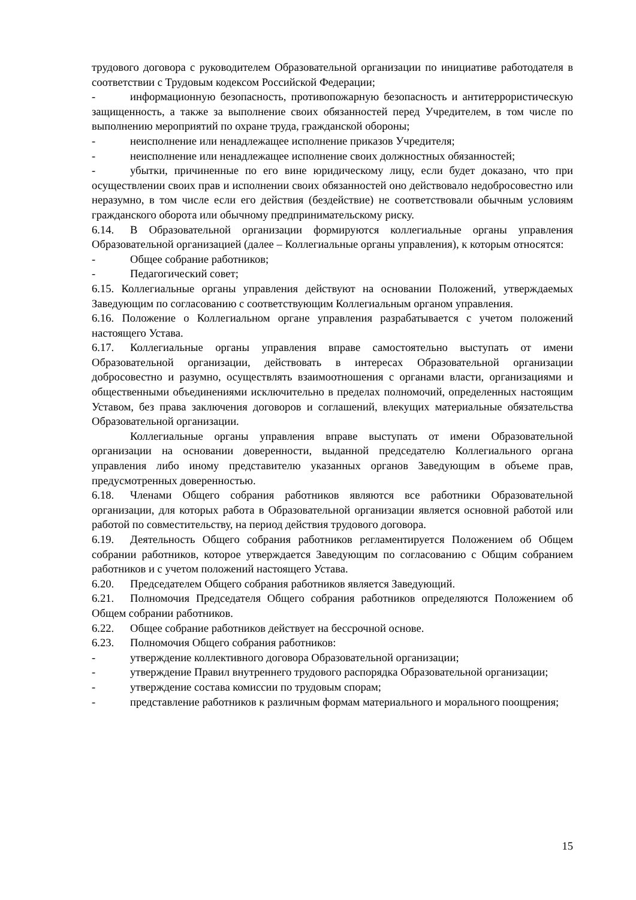трудового договора с руководителем Образовательной организации по инициативе работодателя в соответствии с Трудовым кодексом Российской Федерации;
- информационную безопасность, противопожарную безопасность и антитеррористическую защищенность, а также за выполнение своих обязанностей перед Учредителем, в том числе по выполнению мероприятий по охране труда, гражданской обороны;
- неисполнение или ненадлежащее исполнение приказов Учредителя;
- неисполнение или ненадлежащее исполнение своих должностных обязанностей;
- убытки, причиненные по его вине юридическому лицу, если будет доказано, что при осуществлении своих прав и исполнении своих обязанностей оно действовало недобросовестно или неразумно, в том числе если его действия (бездействие) не соответствовали обычным условиям гражданского оборота или обычному предпринимательскому риску.
6.14. В Образовательной организации формируются коллегиальные органы управления Образовательной организацией (далее – Коллегиальные органы управления), к которым относятся:
- Общее собрание работников;
- Педагогический совет;
6.15. Коллегиальные органы управления действуют на основании Положений, утверждаемых Заведующим по согласованию с соответствующим Коллегиальным органом управления.
6.16. Положение о Коллегиальном органе управления разрабатывается с учетом положений настоящего Устава.
6.17. Коллегиальные органы управления вправе самостоятельно выступать от имени Образовательной организации, действовать в интересах Образовательной организации добросовестно и разумно, осуществлять взаимоотношения с органами власти, организациями и общественными объединениями исключительно в пределах полномочий, определенных настоящим Уставом, без права заключения договоров и соглашений, влекущих материальные обязательства Образовательной организации.
Коллегиальные органы управления вправе выступать от имени Образовательной организации на основании доверенности, выданной председателю Коллегиального органа управления либо иному представителю указанных органов Заведующим в объеме прав, предусмотренных доверенностью.
6.18. Членами Общего собрания работников являются все работники Образовательной организации, для которых работа в Образовательной организации является основной работой или работой по совместительству, на период действия трудового договора.
6.19. Деятельность Общего собрания работников регламентируется Положением об Общем собрании работников, которое утверждается Заведующим по согласованию с Общим собранием работников и с учетом положений настоящего Устава.
6.20. Председателем Общего собрания работников является Заведующий.
6.21. Полномочия Председателя Общего собрания работников определяются Положением об Общем собрании работников.
6.22. Общее собрание работников действует на бессрочной основе.
6.23. Полномочия Общего собрания работников:
- утверждение коллективного договора Образовательной организации;
- утверждение Правил внутреннего трудового распорядка Образовательной организации;
- утверждение состава комиссии по трудовым спорам;
- представление работников к различным формам материального и морального поощрения;
15